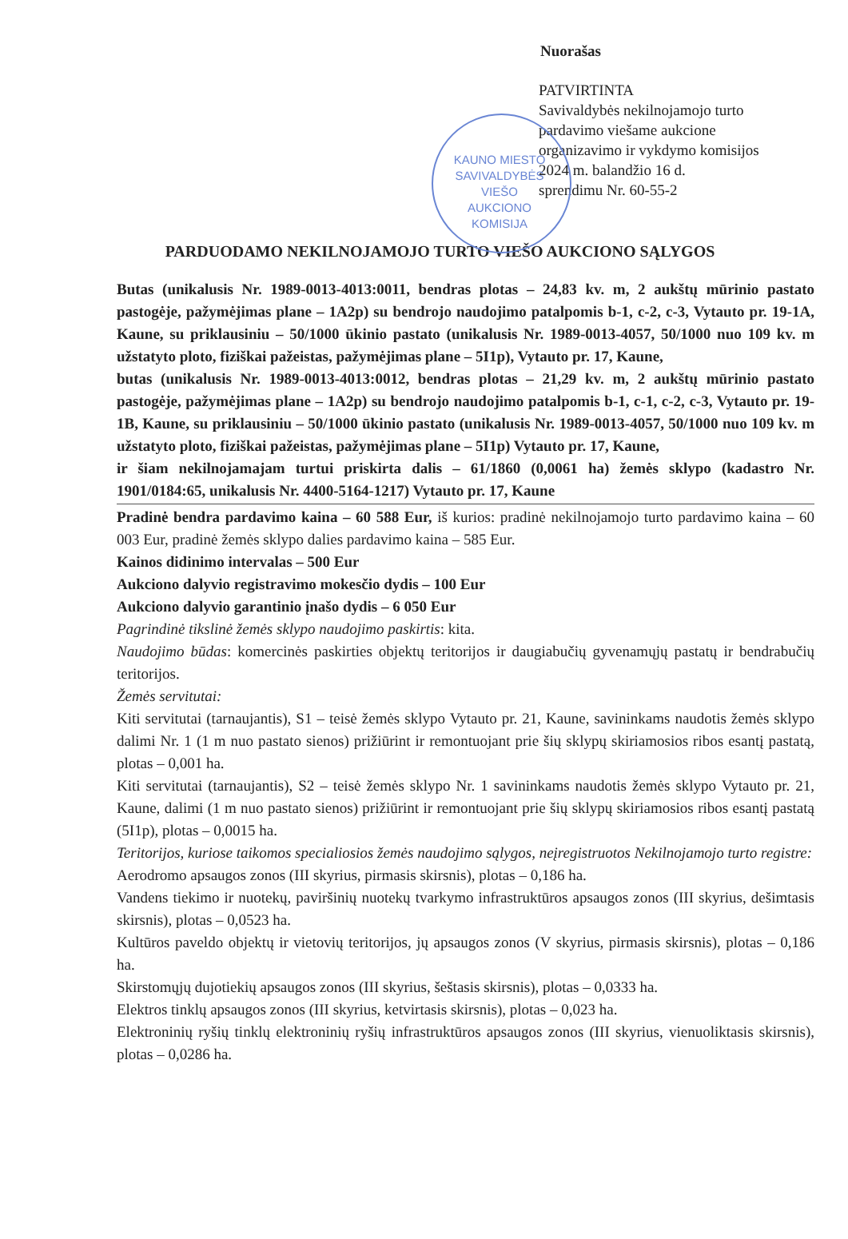Nuorašas
PATVIRTINTA
Savivaldybės nekilnojamojo turto
pardavimo viešame aukcione
organizavimo ir vykdymo komisijos
2024 m. balandžio 16 d.
sprendimu Nr. 60-55-2
KAUNO MIESTO SAVIVALDYBĖS
VIEŠO
AUKCIONO
KOMISIJA
PARDUODAMO NEKILNOJAMOJO TURTO VIEŠO AUKCIONO SĄLYGOS
Butas (unikalusis Nr. 1989-0013-4013:0011, bendras plotas – 24,83 kv. m, 2 aukštų mūrinio pastato pastogėje, pažymėjimas plane – 1A2p) su bendrojo naudojimo patalpomis b-1, c-2, c-3, Vytauto pr. 19-1A, Kaune, su priklausiniu – 50/1000 ūkinio pastato (unikalusis Nr. 1989-0013-4057, 50/1000 nuo 109 kv. m užstatyto ploto, fiziškai pažeistas, pažymėjimas plane – 5I1p), Vytauto pr. 17, Kaune,
butas (unikalusis Nr. 1989-0013-4013:0012, bendras plotas – 21,29 kv. m, 2 aukštų mūrinio pastato pastogėje, pažymėjimas plane – 1A2p) su bendrojo naudojimo patalpomis b-1, c-1, c-2, c-3, Vytauto pr. 19-1B, Kaune, su priklausiniu – 50/1000 ūkinio pastato (unikalusis Nr. 1989-0013-4057, 50/1000 nuo 109 kv. m užstatyto ploto, fiziškai pažeistas, pažymėjimas plane – 5I1p) Vytauto pr. 17, Kaune,
ir šiam nekilnojamajam turtui priskirta dalis – 61/1860 (0,0061 ha) žemės sklypo (kadastro Nr. 1901/0184:65, unikalusis Nr. 4400-5164-1217) Vytauto pr. 17, Kaune
Pradinė bendra pardavimo kaina – 60 588 Eur, iš kurios: pradinė nekilnojamojo turto pardavimo kaina – 60 003 Eur, pradinė žemės sklypo dalies pardavimo kaina – 585 Eur.
Kainos didinimo intervalas – 500 Eur
Aukciono dalyvio registravimo mokesčio dydis – 100 Eur
Aukciono dalyvio garantinio įnašo dydis – 6 050 Eur
Pagrindinė tikslinė žemės sklypo naudojimo paskirtis: kita.
Naudojimo būdas: komercinės paskirties objektų teritorijos ir daugiabučių gyvenamųjų pastatų ir bendrabučių teritorijos.
Žemės servitutai:
Kiti servitutai (tarnaujantis), S1 – teisė žemės sklypo Vytauto pr. 21, Kaune, savininkams naudotis žemės sklypo dalimi Nr. 1 (1 m nuo pastato sienos) prižiūrint ir remontuojant prie šių sklypų skiriamosios ribos esantį pastatą, plotas – 0,001 ha.
Kiti servitutai (tarnaujantis), S2 – teisė žemės sklypo Nr. 1 savininkams naudotis žemės sklypo Vytauto pr. 21, Kaune, dalimi (1 m nuo pastato sienos) prižiūrint ir remontuojant prie šių sklypų skiriamosios ribos esantį pastatą (5I1p), plotas – 0,0015 ha.
Teritorijos, kuriose taikomos specialiosios žemės naudojimo sąlygos, neįregistruotos Nekilnojamojo turto registre:
Aerodromo apsaugos zonos (III skyrius, pirmasis skirsnis), plotas – 0,186 ha.
Vandens tiekimo ir nuotekų, paviršinių nuotekų tvarkymo infrastruktūros apsaugos zonos (III skyrius, dešimtasis skirsnis), plotas – 0,0523 ha.
Kultūros paveldo objektų ir vietovių teritorijos, jų apsaugos zonos (V skyrius, pirmasis skirsnis), plotas – 0,186 ha.
Skirstomųjų dujotiekių apsaugos zonos (III skyrius, šeštasis skirsnis), plotas – 0,0333 ha.
Elektros tinklų apsaugos zonos (III skyrius, ketvirtasis skirsnis), plotas – 0,023 ha.
Elektroninių ryšių tinklų elektroninių ryšių infrastruktūros apsaugos zonos (III skyrius, vienuoliktasis skirsnis), plotas – 0,0286 ha.